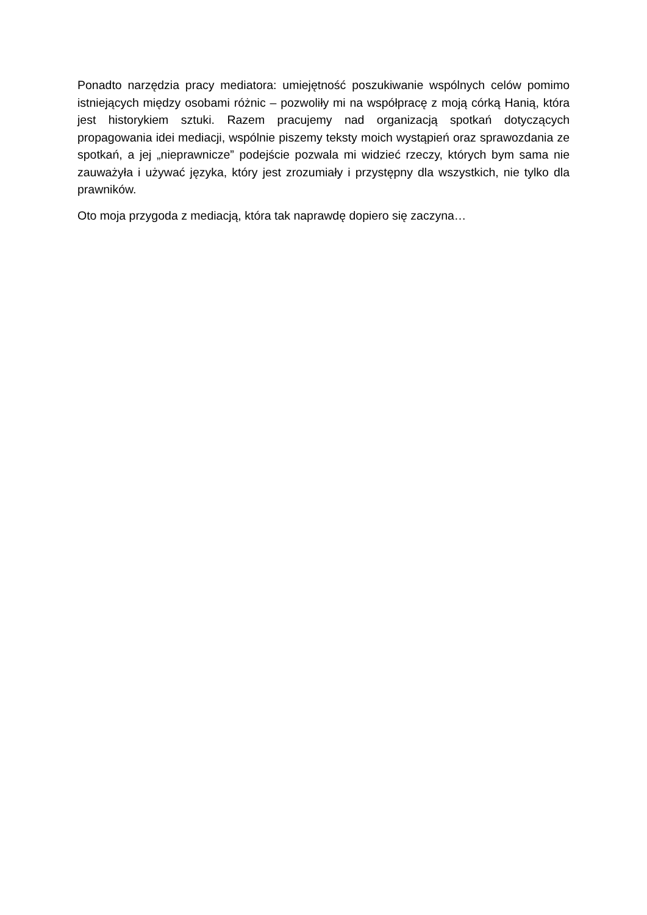Ponadto narzędzia pracy mediatora: umiejętność poszukiwanie wspólnych celów pomimo istniejących między osobami różnic – pozwoliły mi na współpracę z moją córką Hanią, która jest historykiem sztuki. Razem pracujemy nad organizacją spotkań dotyczących propagowania idei mediacji, wspólnie piszemy teksty moich wystąpień oraz sprawozdania ze spotkań, a jej „nieprawnicze” podejście pozwala mi widzieć rzeczy, których bym sama nie zauważyła i używać języka, który jest zrozumiały i przystępny dla wszystkich, nie tylko dla prawników.
Oto moja przygoda z mediacją, która tak naprawdę dopiero się zaczyna…